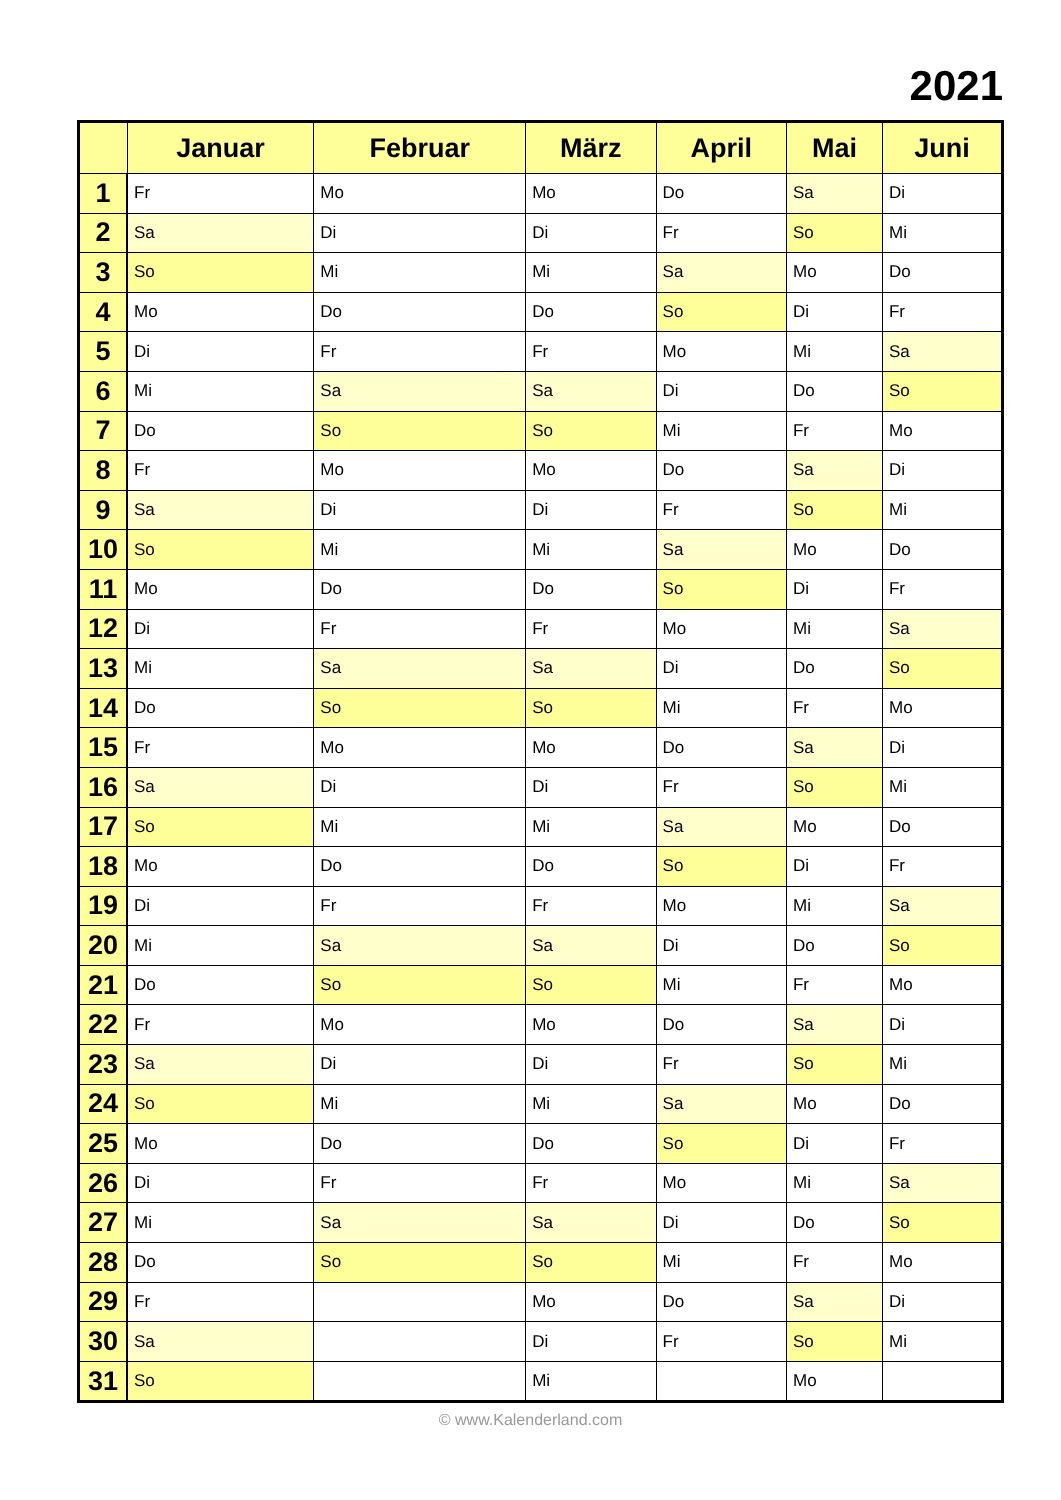2021
| | Januar | Februar | März | April | Mai | Juni |
| --- | --- | --- | --- | --- | --- | --- |
| 1 | Fr | Mo | Mo | Do | Sa | Di |
| 2 | Sa | Di | Di | Fr | So | Mi |
| 3 | So | Mi | Mi | Sa | Mo | Do |
| 4 | Mo | Do | Do | So | Di | Fr |
| 5 | Di | Fr | Fr | Mo | Mi | Sa |
| 6 | Mi | Sa | Sa | Di | Do | So |
| 7 | Do | So | So | Mi | Fr | Mo |
| 8 | Fr | Mo | Mo | Do | Sa | Di |
| 9 | Sa | Di | Di | Fr | So | Mi |
| 10 | So | Mi | Mi | Sa | Mo | Do |
| 11 | Mo | Do | Do | So | Di | Fr |
| 12 | Di | Fr | Fr | Mo | Mi | Sa |
| 13 | Mi | Sa | Sa | Di | Do | So |
| 14 | Do | So | So | Mi | Fr | Mo |
| 15 | Fr | Mo | Mo | Do | Sa | Di |
| 16 | Sa | Di | Di | Fr | So | Mi |
| 17 | So | Mi | Mi | Sa | Mo | Do |
| 18 | Mo | Do | Do | So | Di | Fr |
| 19 | Di | Fr | Fr | Mo | Mi | Sa |
| 20 | Mi | Sa | Sa | Di | Do | So |
| 21 | Do | So | So | Mi | Fr | Mo |
| 22 | Fr | Mo | Mo | Do | Sa | Di |
| 23 | Sa | Di | Di | Fr | So | Mi |
| 24 | So | Mi | Mi | Sa | Mo | Do |
| 25 | Mo | Do | Do | So | Di | Fr |
| 26 | Di | Fr | Fr | Mo | Mi | Sa |
| 27 | Mi | Sa | Sa | Di | Do | So |
| 28 | Do | So | So | Mi | Fr | Mo |
| 29 | Fr | | Mo | Do | Sa | Di |
| 30 | Sa | | Di | Fr | So | Mi |
| 31 | So | | Mi | | Mo | |
© www.Kalenderland.com